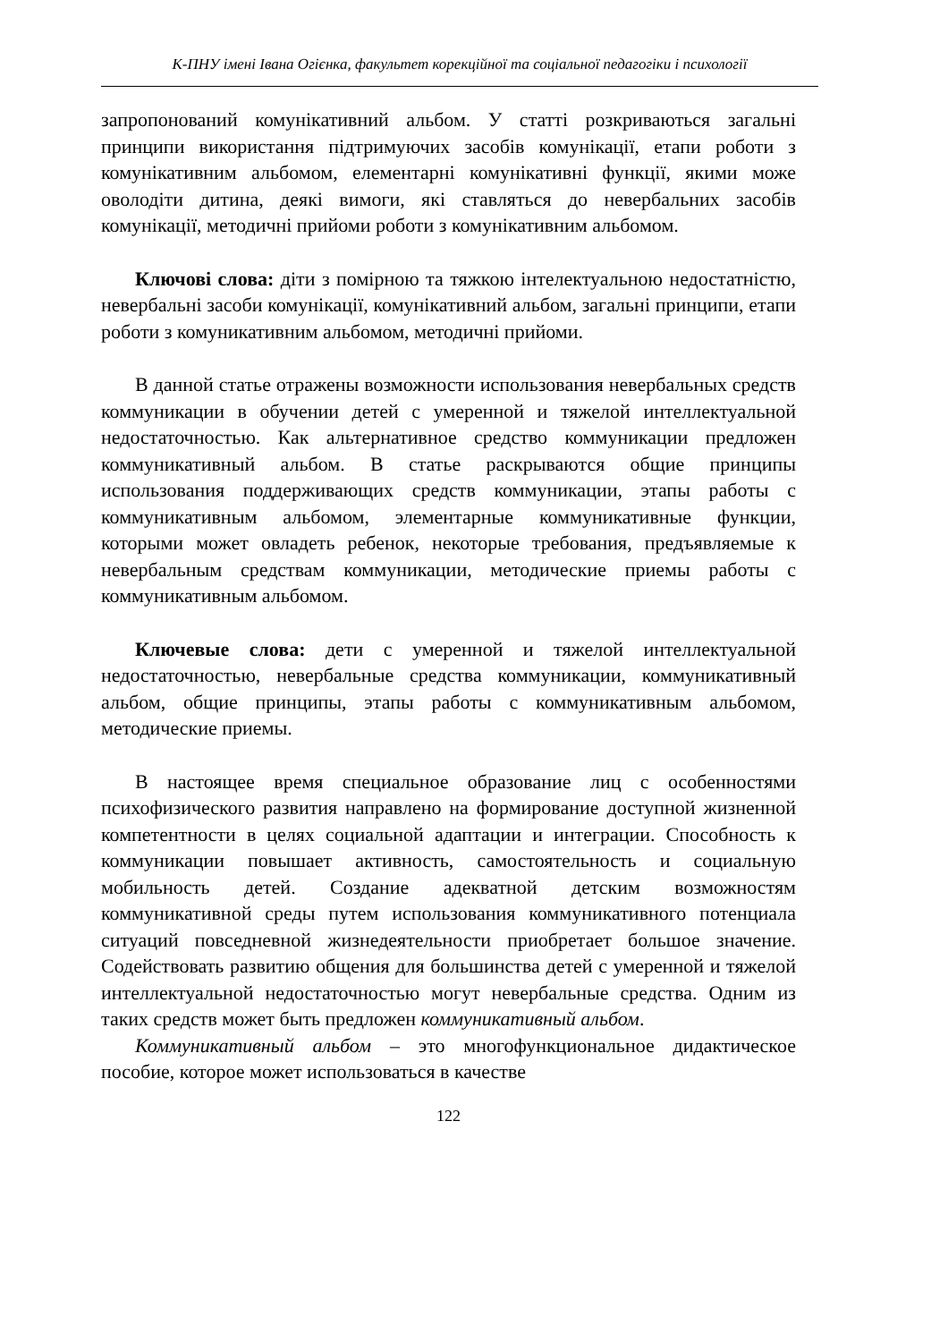К-ПНУ імені Івана Огієнка, факультет корекційної та соціальної педагогіки і психології
запропонований комунікативний альбом. У статті розкриваються загальні принципи використання підтримуючих засобів комунікації, етапи роботи з комунікативним альбомом, елементарні комунікативні функції, якими може оволодіти дитина, деякі вимоги, які ставляться до невербальних засобів комунікації, методичні прийоми роботи з комунікативним альбомом.
Ключові слова: діти з помірною та тяжкою інтелектуальною недостатністю, невербальні засоби комунікації, комунікативний альбом, загальні принципи, етапи роботи з комуникативним альбомом, методичні прийоми.
В данной статье отражены возможности использования невербальных средств коммуникации в обучении детей с умеренной и тяжелой интеллектуальной недостаточностью. Как альтернативное средство коммуникации предложен коммуникативный альбом. В статье раскрываются общие принципы использования поддерживающих средств коммуникации, этапы работы с коммуникативным альбомом, элементарные коммуникативные функции, которыми может овладеть ребенок, некоторые требования, предъявляемые к невербальным средствам коммуникации, методические приемы работы с коммуникативным альбомом.
Ключевые слова: дети с умеренной и тяжелой интеллектуальной недостаточностью, невербальные средства коммуникации, коммуникативный альбом, общие принципы, этапы работы с коммуникативным альбомом, методические приемы.
В настоящее время специальное образование лиц с особенностями психофизического развития направлено на формирование доступной жизненной компетентности в целях социальной адаптации и интеграции. Способность к коммуникации повышает активность, самостоятельность и социальную мобильность детей. Создание адекватной детским возможностям коммуникативной среды путем использования коммуникативного потенциала ситуаций повседневной жизнедеятельности приобретает большое значение. Содействовать развитию общения для большинства детей с умеренной и тяжелой интеллектуальной недостаточностью могут невербальные средства. Одним из таких средств может быть предложен коммуникативный альбом.
Коммуникативный альбом – это многофункциональное дидактическое пособие, которое может использоваться в качестве
122